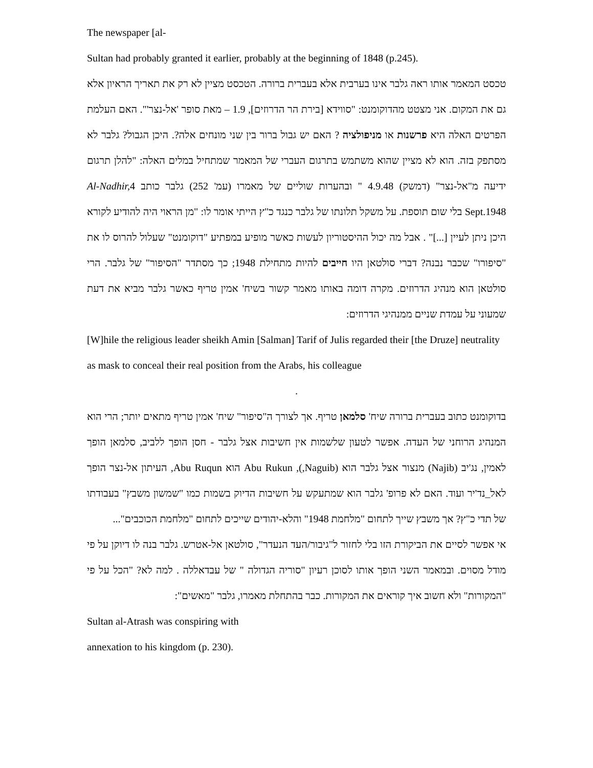The newspaper [al-
Sultan had probably granted it earlier, probably at the beginning of 1848 (p.245).
טכסט המאמר אותו ראה גלבר אינו בערבית אלא בעברית ברורה. הטכסט מציין לא רק את תאריך הראיון אלא גם את המקום. אני מצטט מהדוקומנט: "סווידא [בירת הר הדרוזים], 1.9 – מאת סופר 'אל-נצר'". האם העלמת הפרטים האלה היא פרשנות או מניפולציה ? האם יש גבול ברור בין שני מונחים אלה?. היכן הגבול? גלבר לא מסתפק בזה. הוא לא מציין שהוא משתמש בתרגום העברי של המאמר שמתחיל במלים האלה: "להלן תרגום ידיעה מ"אל-נצר" (דמשק) 4.9.48 " ובהערות שוליים של מאמרו (עמ' 252) גלבר כותב Al-Nadhir, 4 Sept.1948 בלי שום תוספת. על משקל תלונתו של גלבר כנגד כ"ץ הייתי אומר לו: "מן הראוי היה להודיע לקורא היכן ניתן לעיין [...]" . אבל מה יכול ההיסטוריון לעשות כאשר מופיע במפתיע "דוקומנט" שעלול להרוס לו את "סיפורו" שכבר נבנה? דברי סולטאן היו חייבים להיות מתחילת 1948; כך מסתדר "הסיפור" של גלבר. הרי סולטאן הוא מנהיג הדרוזים. מקרה דומה באותו מאמר קשור בשיח' אמין טריף כאשר גלבר מביא את דעת שמעוני על עמדת שניים ממנהיגי הדרוזים:
[W]hile the religious leader sheikh Amin [Salman] Tarif of Julis regarded their [the Druze] neutrality as mask to conceal their real position from the Arabs, his colleague
.
בדוקומנט כתוב בעברית ברורה שיח' סלמאן טריף. אך לצורך ה"סיפור" שיח' אמין טריף מתאים יותר; הרי הוא המנהיג הרוחני של העדה. אפשר לטעון שלשמות אין חשיבות אצל גלבר - חסן הופך ללביב, סלמאן הופך לאמין, נג'יב (Najib) מנצור אצל גלבר הוא (Naguib,), Abu Rukun הוא Abu Ruqun, העיתון אל-נצר הופך לאל_נד'יר ועוד. האם לא פרופ' גלבר הוא שמתעקש על חשיבות הדיוק בשמות כמו "שמשון משבץ" בעבודתו של תדי כ"ץ? אך משבץ שייך לתחום "מלחמת 1948" והלא-יהודים שייכים לתחום "מלחמת הכוכבים"...
אי אפשר לסיים את הביקורת הזו בלי לחזור ל"גיבור/העד הנעדר", סולטאן אל-אטרש. גלבר בנה לו דיוקן על פי מודל מסוים. ובמאמר השני הופך אותו לסוכן רעיון "סוריה הגדולה " של עבדאללה . למה לא? "הכל על פי "המקורות" ולא חשוב איך קוראים את המקורות. כבר בהתחלת מאמרו, גלבר "מאשים":
Sultan al-Atrash was conspiring with
annexation to his kingdom (p. 230).